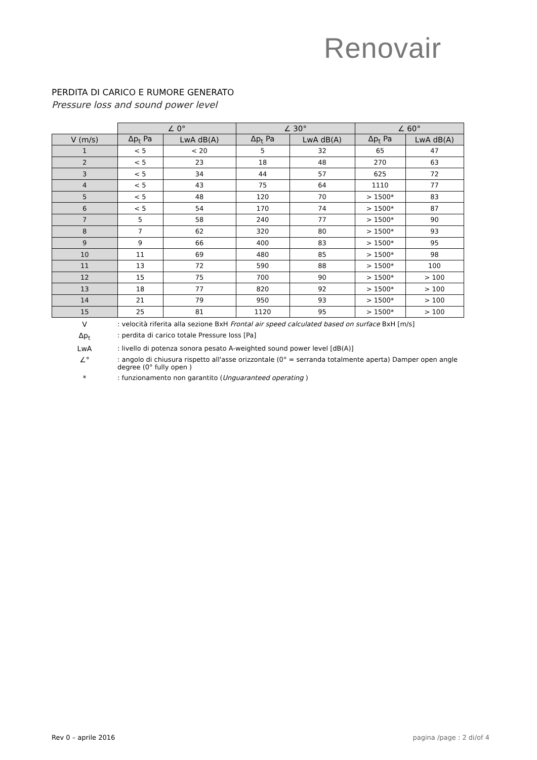Renovair
PERDITA DI CARICO E RUMORE GENERATO
Pressure loss and sound power level
| | ∠ 0° | | ∠ 30° | | ∠ 60° | |
| --- | --- | --- | --- | --- | --- | --- |
| V (m/s) | Δp<sub>t</sub> Pa | LwA dB(A) | Δp<sub>t</sub> Pa | LwA dB(A) | Δp<sub>t</sub> Pa | LwA dB(A) |
| 1 | < 5 | < 20 | 5 | 32 | 65 | 47 |
| 2 | < 5 | 23 | 18 | 48 | 270 | 63 |
| 3 | < 5 | 34 | 44 | 57 | 625 | 72 |
| 4 | < 5 | 43 | 75 | 64 | 1110 | 77 |
| 5 | < 5 | 48 | 120 | 70 | > 1500* | 83 |
| 6 | < 5 | 54 | 170 | 74 | > 1500* | 87 |
| 7 | 5 | 58 | 240 | 77 | > 1500* | 90 |
| 8 | 7 | 62 | 320 | 80 | > 1500* | 93 |
| 9 | 9 | 66 | 400 | 83 | > 1500* | 95 |
| 10 | 11 | 69 | 480 | 85 | > 1500* | 98 |
| 11 | 13 | 72 | 590 | 88 | > 1500* | 100 |
| 12 | 15 | 75 | 700 | 90 | > 1500* | > 100 |
| 13 | 18 | 77 | 820 | 92 | > 1500* | > 100 |
| 14 | 21 | 79 | 950 | 93 | > 1500* | > 100 |
| 15 | 25 | 81 | 1120 | 95 | > 1500* | > 100 |
V: velocità riferita alla sezione BxH Frontal air speed calculated based on surface BxH [m/s]
Δp<sub>t</sub>: perdita di carico totale Pressure loss [Pa]
LwA: livello di potenza sonora pesato A-weighted sound power level [dB(A)]
∠°: angolo di chiusura rispetto all'asse orizzontale (0° = serranda totalmente aperta) Damper open angle degree (0° fully open )
*: funzionamento non garantito (Unguaranteed operating )
Rev 0 – aprile 2016 pagina /page : 2 di/of 4